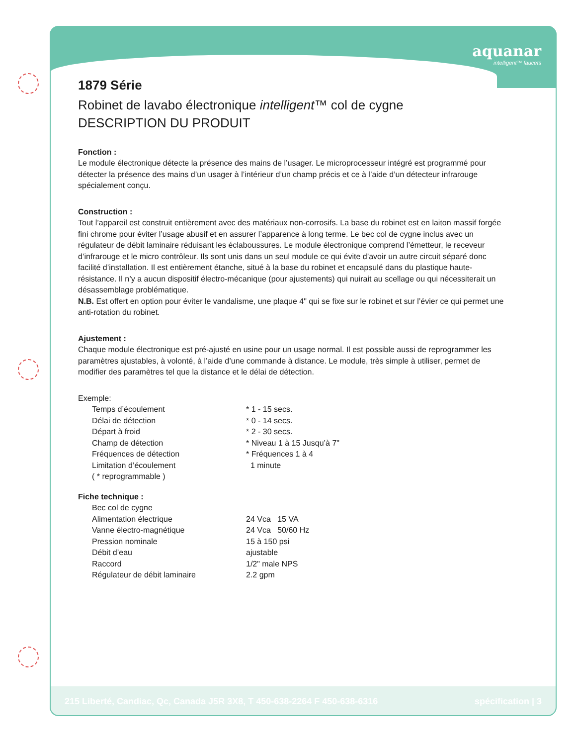aquanar
intelligent™ faucets
1879 Série
Robinet de lavabo électronique intelligent™ col de cygne
DESCRIPTION DU PRODUIT
Fonction :
Le module électronique détecte la présence des mains de l’usager. Le microprocesseur intégré est programmé pour détecter la présence des mains d’un usager à l’intérieur d’un champ précis et ce à l’aide d’un détecteur infrarouge spécialement conçu.
Construction :
Tout l’appareil est construit entièrement avec des matériaux non-corrosifs. La base du robinet est en laiton massif forgée fini chrome pour éviter l’usage abusif et en assurer l’apparence à long terme. Le bec col de cygne inclus avec un régulateur de débit laminaire réduisant les éclaboussures. Le module électronique comprend l’émetteur, le receveur d’infrarouge et le micro contrôleur. Ils sont unis dans un seul module ce qui évite d’avoir un autre circuit séparé donc facilité d’installation. Il est entièrement étanche, situé à la base du robinet et encapsulé dans du plastique haute-résistance. Il n’y a aucun dispositif électro-mécanique (pour ajustements) qui nuirait au scellage ou qui nécessiterait un désassemblage problématique.
N.B. Est offert en option pour éviter le vandalisme, une plaque 4" qui se fixe sur le robinet et sur l’évier ce qui permet une anti-rotation du robinet.
Ajustement :
Chaque module électronique est pré-ajusté en usine pour un usage normal. Il est possible aussi de reprogrammer les paramètres ajustables, à volonté, à l’aide d’une commande à distance. Le module, très simple à utiliser, permet de modifier des paramètres tel que la distance et le délai de détection.
Exemple:
| Temps d’écoulement | * 1 - 15 secs. |
| Délai de détection | * 0 - 14 secs. |
| Départ à froid | * 2 - 30 secs. |
| Champ de détection | * Niveau 1 à 15 Jusqu’à 7" |
| Fréquences de détection | * Fréquences 1 à 4 |
| Limitation d’écoulement | 1 minute |
| ( * reprogrammable ) | |
Fiche technique :
| Bec col de cygne | |
| Alimentation électrique | 24 Vca 15 VA |
| Vanne électro-magnétique | 24 Vca 50/60 Hz |
| Pression nominale | 15 à 150 psi |
| Débit d’eau | ajustable |
| Raccord | 1/2" male NPS |
| Régulateur de débit laminaire | 2.2 gpm |
215 Liberté, Candiac, Qc, Canada J5R 3X8, T 450-638-2264 F 450-638-6316 spécification | 3